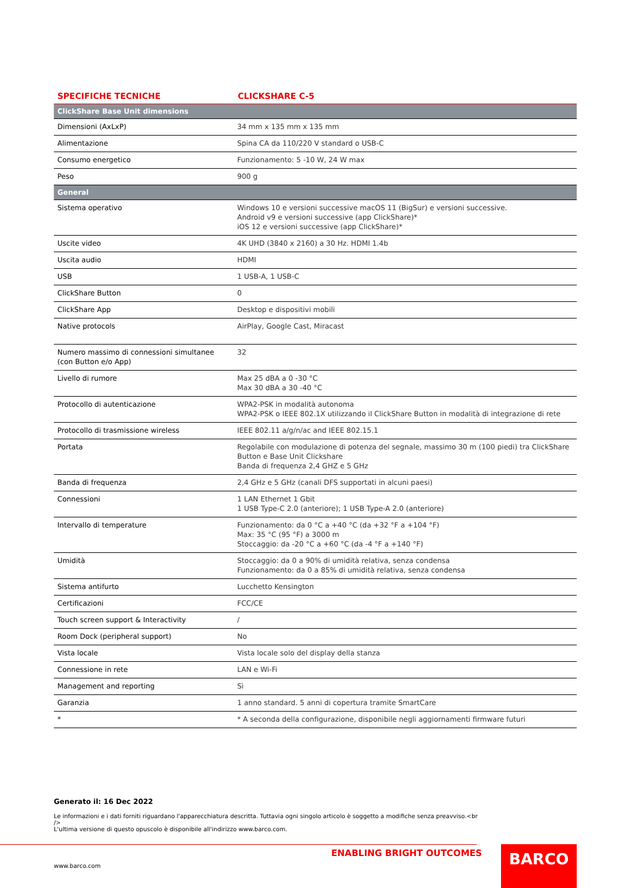SPECIFICHE TECNICHE CLICKSHARE C-5
| ClickShare Base Unit dimensions | |
| Dimensioni (AxLxP) | 34 mm x 135 mm x 135 mm |
| Alimentazione | Spina CA da 110/220 V standard o USB-C |
| Consumo energetico | Funzionamento: 5 -10 W, 24 W max |
| Peso | 900 g |
| General | |
| Sistema operativo | Windows 10 e versioni successive macOS 11 (BigSur) e versioni successive. Android v9 e versioni successive (app ClickShare)* iOS 12 e versioni successive (app ClickShare)* |
| Uscite video | 4K UHD (3840 x 2160) a 30 Hz. HDMI 1.4b |
| Uscita audio | HDMI |
| USB | 1 USB-A, 1 USB-C |
| ClickShare Button | 0 |
| ClickShare App | Desktop e dispositivi mobili |
| Native protocols | AirPlay, Google Cast, Miracast |
| Numero massimo di connessioni simultanee (con Button e/o App) | 32 |
| Livello di rumore | Max 25 dBA a 0 -30 °C Max 30 dBA a 30 -40 °C |
| Protocollo di autenticazione | WPA2-PSK in modalità autonoma WPA2-PSK o IEEE 802.1X utilizzando il ClickShare Button in modalità di integrazione di rete |
| Protocollo di trasmissione wireless | IEEE 802.11 a/g/n/ac and IEEE 802.15.1 |
| Portata | Regolabile con modulazione di potenza del segnale, massimo 30 m (100 piedi) tra ClickShare Button e Base Unit Clickshare Banda di frequenza 2,4 GHZ e 5 GHz |
| Banda di frequenza | 2,4 GHz e 5 GHz (canali DFS supportati in alcuni paesi) |
| Connessioni | 1 LAN Ethernet 1 Gbit 1 USB Type-C 2.0 (anteriore); 1 USB Type-A 2.0 (anteriore) |
| Intervallo di temperature | Funzionamento: da 0 °C a +40 °C (da +32 °F a +104 °F) Max: 35 °C (95 °F) a 3000 m Stoccaggio: da -20 °C a +60 °C (da -4 °F a +140 °F) |
| Umidità | Stoccaggio: da 0 a 90% di umidità relativa, senza condensa Funzionamento: da 0 a 85% di umidità relativa, senza condensa |
| Sistema antifurto | Lucchetto Kensington |
| Certificazioni | FCC/CE |
| Touch screen support & Interactivity | / |
| Room Dock (peripheral support) | No |
| Vista locale | Vista locale solo del display della stanza |
| Connessione in rete | LAN e Wi-Fi |
| Management and reporting | Sì |
| Garanzia | 1 anno standard. 5 anni di copertura tramite SmartCare |
| * | * A seconda della configurazione, disponibile negli aggiornamenti firmware futuri |
Generato il: 16 Dec 2022
Le informazioni e i dati forniti riguardano l'apparecchiatura descritta. Tuttavia ogni singolo articolo è soggetto a modifiche senza preavviso.<br />
L'ultima versione di questo opuscolo è disponibile all'indirizzo www.barco.com.
ENABLING BRIGHT OUTCOMES
www.barco.com
BARCO